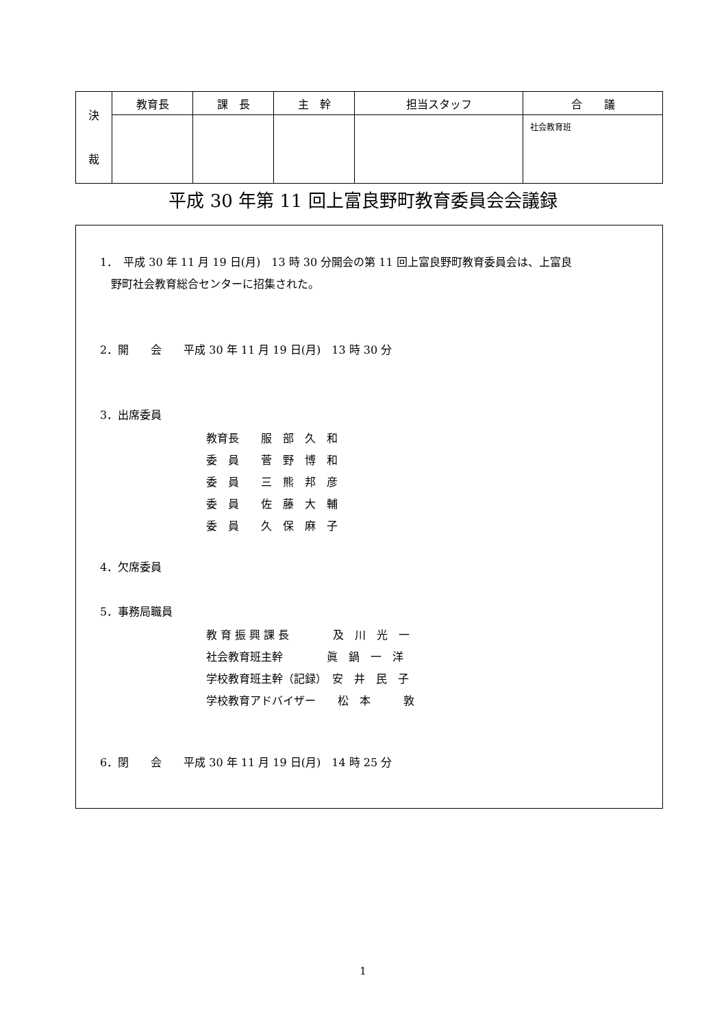| 決 裁 | 教育長 | 課 長 | 主 幹 | 担当スタッフ | 合 議 |
| | | | | | 社会教育班 |
平成 30 年第 11 回上富良野町教育委員会会議録
1．　平成 30 年 11 月 19 日(月)　13 時 30 分開会の第 11 回上富良野町教育委員会は、上富良
　野町社会教育総合センターに招集された。
2．開　　会　　平成 30 年 11 月 19 日(月)　13 時 30 分
3．出席委員
教育長　　服　部　久　和
委　員　　菅　野　博　和
委　員　　三　熊　邦　彦
委　員　　佐　藤　大　輔
委　員　　久　保　麻　子
4．欠席委員
5．事務局職員
教 育 振 興 課 長　　　　及　川　光　一
社会教育班主幹　　　　眞　鍋　一　洋
学校教育班主幹（記録）　安　井　民　子
学校教育アドバイザー　　松　本　　　敦
6．閉　　会　　平成 30 年 11 月 19 日(月)　14 時 25 分
1